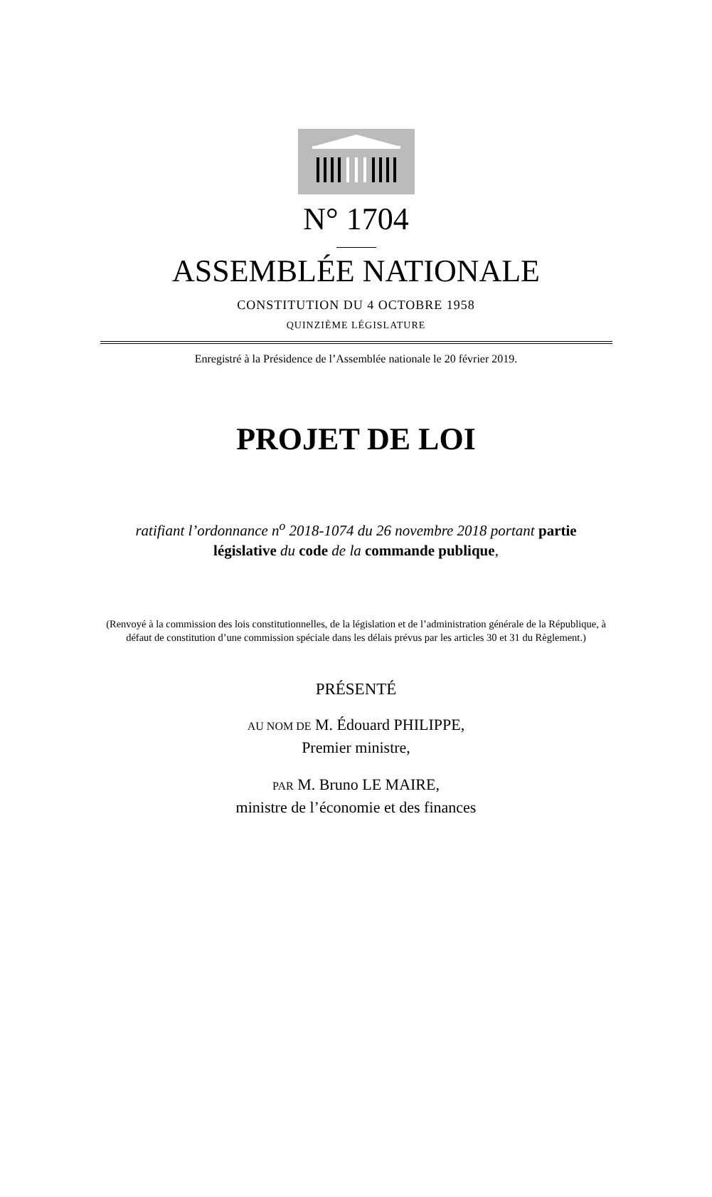N° 1704
ASSEMBLÉE NATIONALE
CONSTITUTION DU 4 OCTOBRE 1958
QUINZIÈME LÉGISLATURE
Enregistré à la Présidence de l’Assemblée nationale le 20 février 2019.
PROJET DE LOI
ratifiant l’ordonnance n<sup>o</sup> 2018-1074 du 26 novembre 2018 portant partie
législative du code de la commande publique,
(Renvoyé à la commission des lois constitutionnelles, de la législation et de l’administration générale de la République, à défaut de constitution d’une commission spéciale dans les délais prévus par les articles 30 et 31 du Règlement.)
PRÉSENTÉ
AU NOM DE M. Édouard PHILIPPE,
Premier ministre,
PAR M. Bruno LE MAIRE,
ministre de l’économie et des finances